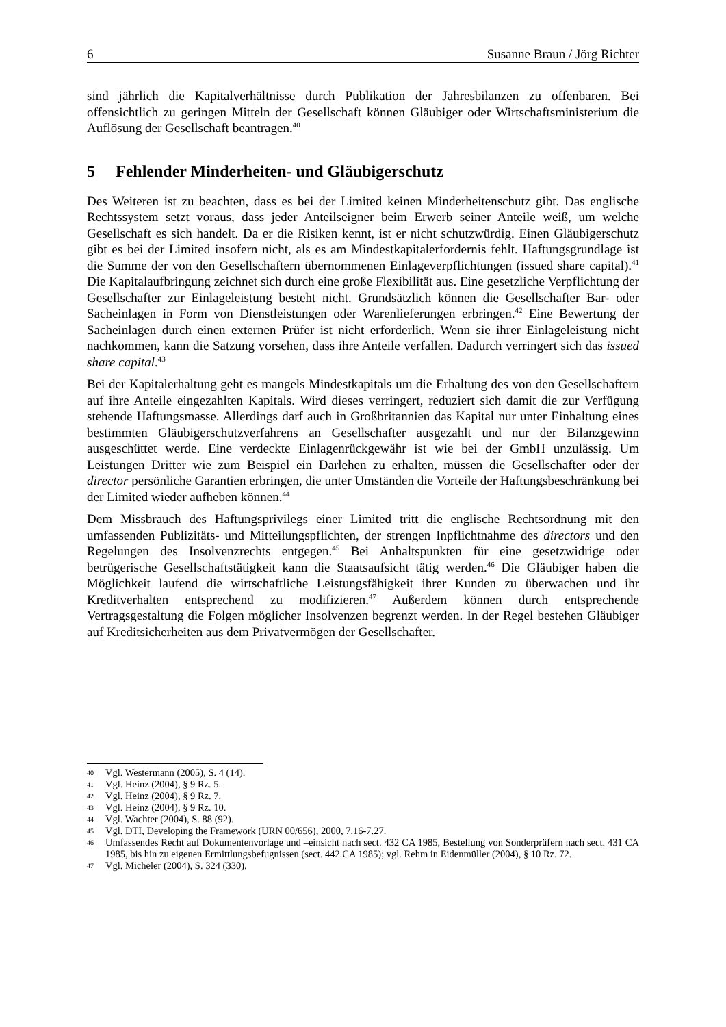6 Susanne Braun / Jörg Richter
sind jährlich die Kapitalverhältnisse durch Publikation der Jahresbilanzen zu offenbaren. Bei offensichtlich zu geringen Mitteln der Gesellschaft können Gläubiger oder Wirtschafts­ministerium die Auflösung der Gesellschaft beantragen.<sup>40</sup>
5 Fehlender Minderheiten- und Gläubigerschutz
Des Weiteren ist zu beachten, dass es bei der Limited keinen Minderheitenschutz gibt. Das englische Rechtssystem setzt voraus, dass jeder Anteilseigner beim Erwerb seiner Anteile weiß, um welche Gesellschaft es sich handelt. Da er die Risiken kennt, ist er nicht schutz­würdig. Einen Gläubigerschutz gibt es bei der Limited insofern nicht, als es am Mindestkapitalerfordernis fehlt. Haftungsgrundlage ist die Summe der von den Gesell­schaftern übernommenen Einlageverpflichtungen (issued share capital).<sup>41</sup> Die Kapitalauf­bringung zeichnet sich durch eine große Flexibilität aus. Eine gesetzliche Verpflichtung der Gesellschafter zur Einlageleistung besteht nicht. Grundsätzlich können die Gesellschafter Bar- oder Sacheinlagen in Form von Dienstleistungen oder Warenlieferungen erbringen.<sup>42</sup> Eine Bewertung der Sacheinlagen durch einen externen Prüfer ist nicht erforderlich. Wenn sie ihrer Einlageleistung nicht nachkommen, kann die Satzung vorsehen, dass ihre Anteile verfallen. Dadurch verringert sich das issued share capital.<sup>43</sup>
Bei der Kapitalerhaltung geht es mangels Mindestkapitals um die Erhaltung des von den Gesellschaftern auf ihre Anteile eingezahlten Kapitals. Wird dieses verringert, reduziert sich damit die zur Verfügung stehende Haftungsmasse. Allerdings darf auch in Großbritannien das Kapital nur unter Einhaltung eines bestimmten Gläubigerschutzverfahrens an Gesellschafter ausgezahlt und nur der Bilanzgewinn ausgeschüttet werde. Eine verdeckte Einlagen­rückgewähr ist wie bei der GmbH unzulässig. Um Leistungen Dritter wie zum Beispiel ein Darlehen zu erhalten, müssen die Gesellschafter oder der director persönliche Garantien erbringen, die unter Umständen die Vorteile der Haftungsbeschränkung bei der Limited wieder aufheben können.<sup>44</sup>
Dem Missbrauch des Haftungsprivilegs einer Limited tritt die englische Rechtsordnung mit den umfassenden Publizitäts- und Mitteilungspflichten, der strengen Inpflichtnahme des directors und den Regelungen des Insolvenzrechts entgegen.<sup>45</sup> Bei Anhaltspunkten für eine gesetzwidrige oder betrügerische Gesellschaftstätigkeit kann die Staatsaufsicht tätig werden.<sup>46</sup> Die Gläubiger haben die Möglichkeit laufend die wirtschaftliche Leistungsfähigkeit ihrer Kunden zu überwachen und ihr Kreditverhalten entsprechend zu modifizieren.<sup>47</sup> Außerdem können durch entsprechende Vertragsgestaltung die Folgen möglicher Insolvenzen begrenzt werden. In der Regel bestehen Gläubiger auf Kreditsicherheiten aus dem Privatvermögen der Gesellschafter.
40 Vgl. Westermann (2005), S. 4 (14).
41 Vgl. Heinz (2004), § 9 Rz. 5.
42 Vgl. Heinz (2004), § 9 Rz. 7.
43 Vgl. Heinz (2004), § 9 Rz. 10.
44 Vgl. Wachter (2004), S. 88 (92).
45 Vgl. DTI, Developing the Framework (URN 00/656), 2000, 7.16-7.27.
46 Umfassendes Recht auf Dokumentenvorlage und –einsicht nach sect. 432 CA 1985, Bestellung von Sonder­prüfern nach sect. 431 CA 1985, bis hin zu eigenen Ermittlungsbefugnissen (sect. 442 CA 1985); vgl. Rehm in Eidenmüller (2004), § 10 Rz. 72.
47 Vgl. Micheler (2004), S. 324 (330).